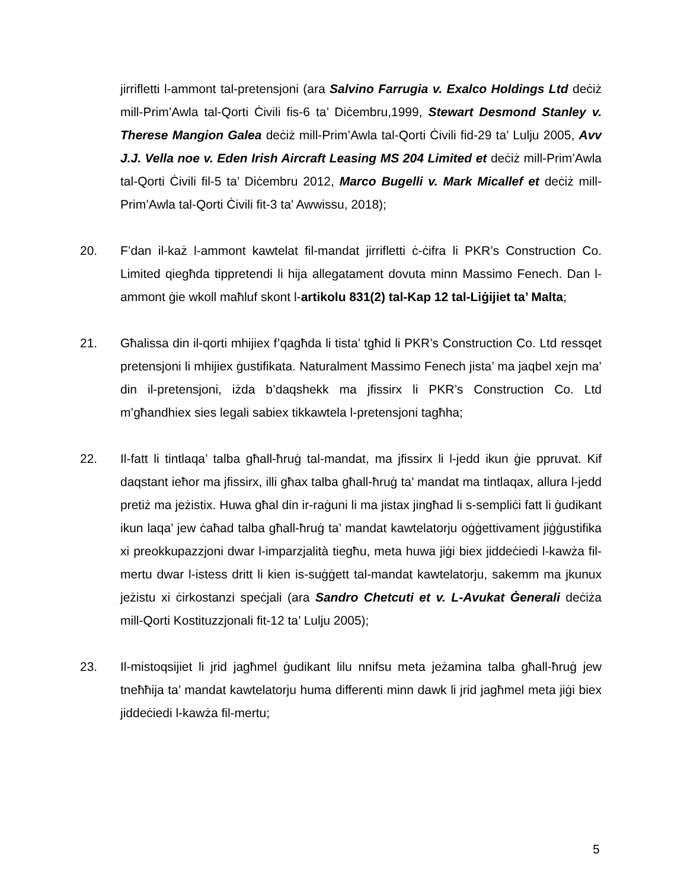jirrifletti l-ammont tal-pretensjoni (ara Salvino Farrugia v. Exalco Holdings Ltd deċiż mill-Prim’Awla tal-Qorti Ċivili fis-6 ta’ Diċembru,1999, Stewart Desmond Stanley v. Therese Mangion Galea deċiż mill-Prim’Awla tal-Qorti Ċivili fid-29 ta’ Lulju 2005, Avv J.J. Vella noe v. Eden Irish Aircraft Leasing MS 204 Limited et deċiż mill-Prim’Awla tal-Qorti Ċivili fil-5 ta’ Diċembru 2012, Marco Bugelli v. Mark Micallef et deċiż mill-Prim’Awla tal-Qorti Ċivili fit-3 ta’ Awwissu, 2018);
20. F’dan il-każ l-ammont kawtelat fil-mandat jirrifletti ċ-ċifra li PKR’s Construction Co. Limited qiegħda tippretendi li hija allegatament dovuta minn Massimo Fenech. Dan l-ammont ġie wkoll maħluf skont l-artikolu 831(2) tal-Kap 12 tal-Liġijiet ta’ Malta;
21. Għalissa din il-qorti mhijiex f’qagħda li tista’ tgħid li PKR’s Construction Co. Ltd ressqet pretensjoni li mhijiex ġustifikata. Naturalment Massimo Fenech jista’ ma jaqbel xejn ma’ din il-pretensjoni, iżda b’daqshekk ma jfissirx li PKR’s Construction Co. Ltd m’għandhiex sies legali sabiex tikkawtela l-pretensjoni tagħha;
22. Il-fatt li tintlaqa’ talba għall-ħruġ tal-mandat, ma jfissirx li l-jedd ikun ġie ppruvat. Kif daqstant ieħor ma jfissirx, illi għax talba għall-ħruġ ta’ mandat ma tintlaqax, allura l-jedd pretiż ma jeżistix. Huwa għal din ir-raġuni li ma jistax jingħad li s-sempliċi fatt li ġudikant ikun laqa’ jew ċaħad talba għall-ħruġ ta’ mandat kawtelatorju oġġettivament jiġġustifika xi preokkupazzjoni dwar l-imparzjalità tiegħu, meta huwa jiġi biex jiddeċiedi l-kawża fil-mertu dwar l-istess dritt li kien is-suġġett tal-mandat kawtelatorju, sakemm ma jkunux jeżistu xi ċirkostanzi speċjali (ara Sandro Chetcuti et v. L-Avukat Ġenerali deċiża mill-Qorti Kostituzzjonali fit-12 ta’ Lulju 2005);
23. Il-mistoqsijiet li jrid jagħmel ġudikant lilu nnifsu meta jeżamina talba għall-ħruġ jew tneħħija ta’ mandat kawtelatorju huma differenti minn dawk li jrid jagħmel meta jiġi biex jiddeċiedi l-kawża fil-mertu;
5